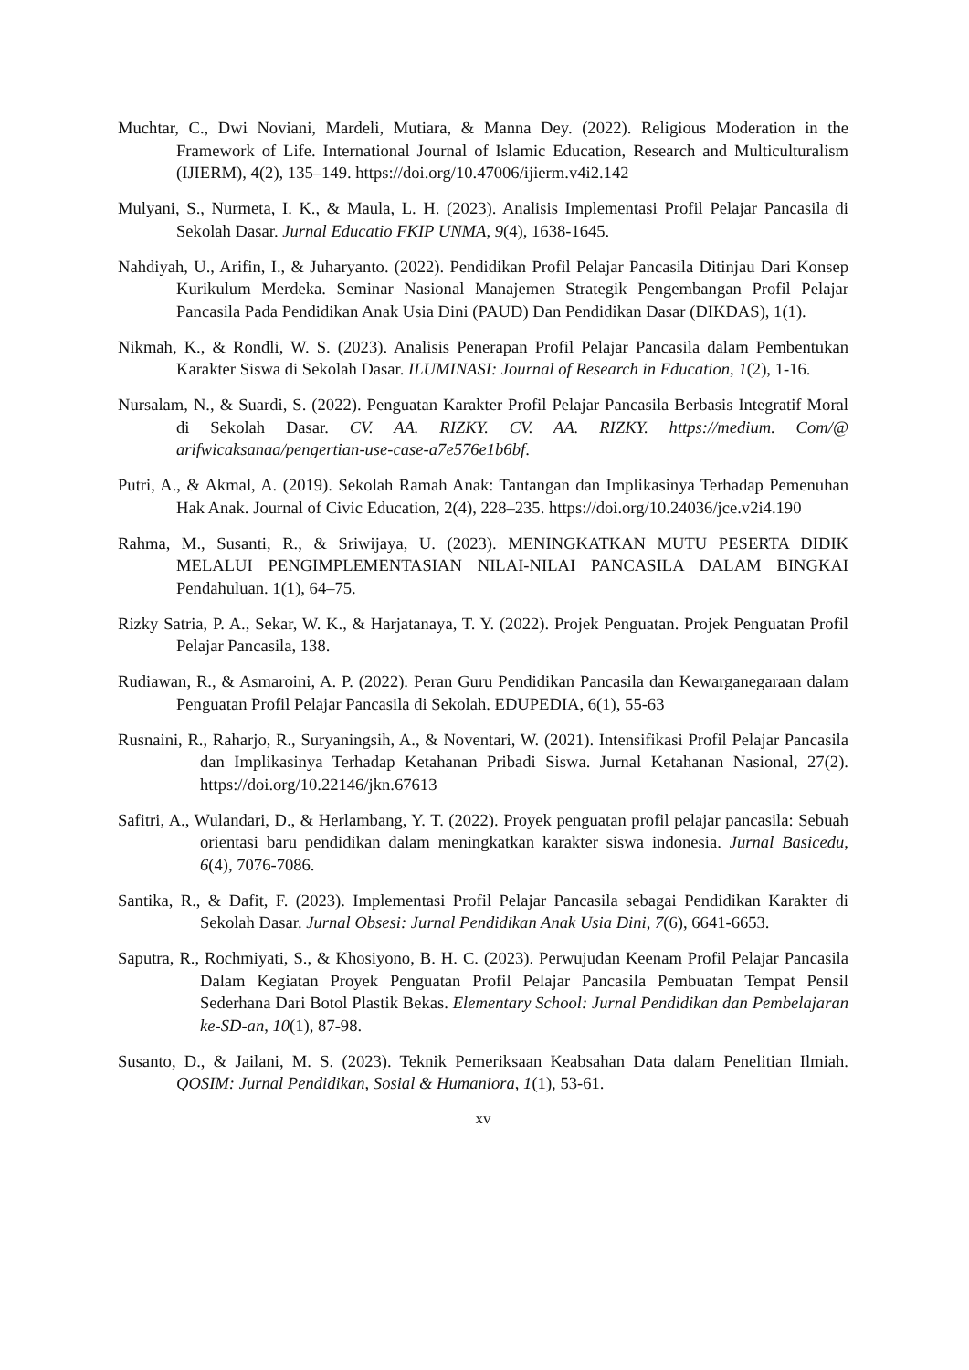Muchtar, C., Dwi Noviani, Mardeli, Mutiara, & Manna Dey. (2022). Religious Moderation in the Framework of Life. International Journal of Islamic Education, Research and Multiculturalism (IJIERM), 4(2), 135–149. https://doi.org/10.47006/ijierm.v4i2.142
Mulyani, S., Nurmeta, I. K., & Maula, L. H. (2023). Analisis Implementasi Profil Pelajar Pancasila di Sekolah Dasar. Jurnal Educatio FKIP UNMA, 9(4), 1638-1645.
Nahdiyah, U., Arifin, I., & Juharyanto. (2022). Pendidikan Profil Pelajar Pancasila Ditinjau Dari Konsep Kurikulum Merdeka. Seminar Nasional Manajemen Strategik Pengembangan Profil Pelajar Pancasila Pada Pendidikan Anak Usia Dini (PAUD) Dan Pendidikan Dasar (DIKDAS), 1(1).
Nikmah, K., & Rondli, W. S. (2023). Analisis Penerapan Profil Pelajar Pancasila dalam Pembentukan Karakter Siswa di Sekolah Dasar. ILUMINASI: Journal of Research in Education, 1(2), 1-16.
Nursalam, N., & Suardi, S. (2022). Penguatan Karakter Profil Pelajar Pancasila Berbasis Integratif Moral di Sekolah Dasar. CV. AA. RIZKY. CV. AA. RIZKY. https://medium. Com/@ arifwicaksanaa/pengertian-use-case-a7e576e1b6bf.
Putri, A., & Akmal, A. (2019). Sekolah Ramah Anak: Tantangan dan Implikasinya Terhadap Pemenuhan Hak Anak. Journal of Civic Education, 2(4), 228–235. https://doi.org/10.24036/jce.v2i4.190
Rahma, M., Susanti, R., & Sriwijaya, U. (2023). MENINGKATKAN MUTU PESERTA DIDIK MELALUI PENGIMPLEMENTASIAN NILAI-NILAI PANCASILA DALAM BINGKAI Pendahuluan. 1(1), 64–75.
Rizky Satria, P. A., Sekar, W. K., & Harjatanaya, T. Y. (2022). Projek Penguatan. Projek Penguatan Profil Pelajar Pancasila, 138.
Rudiawan, R., & Asmaroini, A. P. (2022). Peran Guru Pendidikan Pancasila dan Kewarganegaraan dalam Penguatan Profil Pelajar Pancasila di Sekolah. EDUPEDIA, 6(1), 55-63
Rusnaini, R., Raharjo, R., Suryaningsih, A., & Noventari, W. (2021). Intensifikasi Profil Pelajar Pancasila dan Implikasinya Terhadap Ketahanan Pribadi Siswa. Jurnal Ketahanan Nasional, 27(2). https://doi.org/10.22146/jkn.67613
Safitri, A., Wulandari, D., & Herlambang, Y. T. (2022). Proyek penguatan profil pelajar pancasila: Sebuah orientasi baru pendidikan dalam meningkatkan karakter siswa indonesia. Jurnal Basicedu, 6(4), 7076-7086.
Santika, R., & Dafit, F. (2023). Implementasi Profil Pelajar Pancasila sebagai Pendidikan Karakter di Sekolah Dasar. Jurnal Obsesi: Jurnal Pendidikan Anak Usia Dini, 7(6), 6641-6653.
Saputra, R., Rochmiyati, S., & Khosiyono, B. H. C. (2023). Perwujudan Keenam Profil Pelajar Pancasila Dalam Kegiatan Proyek Penguatan Profil Pelajar Pancasila Pembuatan Tempat Pensil Sederhana Dari Botol Plastik Bekas. Elementary School: Jurnal Pendidikan dan Pembelajaran ke-SD-an, 10(1), 87-98.
Susanto, D., & Jailani, M. S. (2023). Teknik Pemeriksaan Keabsahan Data dalam Penelitian Ilmiah. QOSIM: Jurnal Pendidikan, Sosial & Humaniora, 1(1), 53-61.
xv